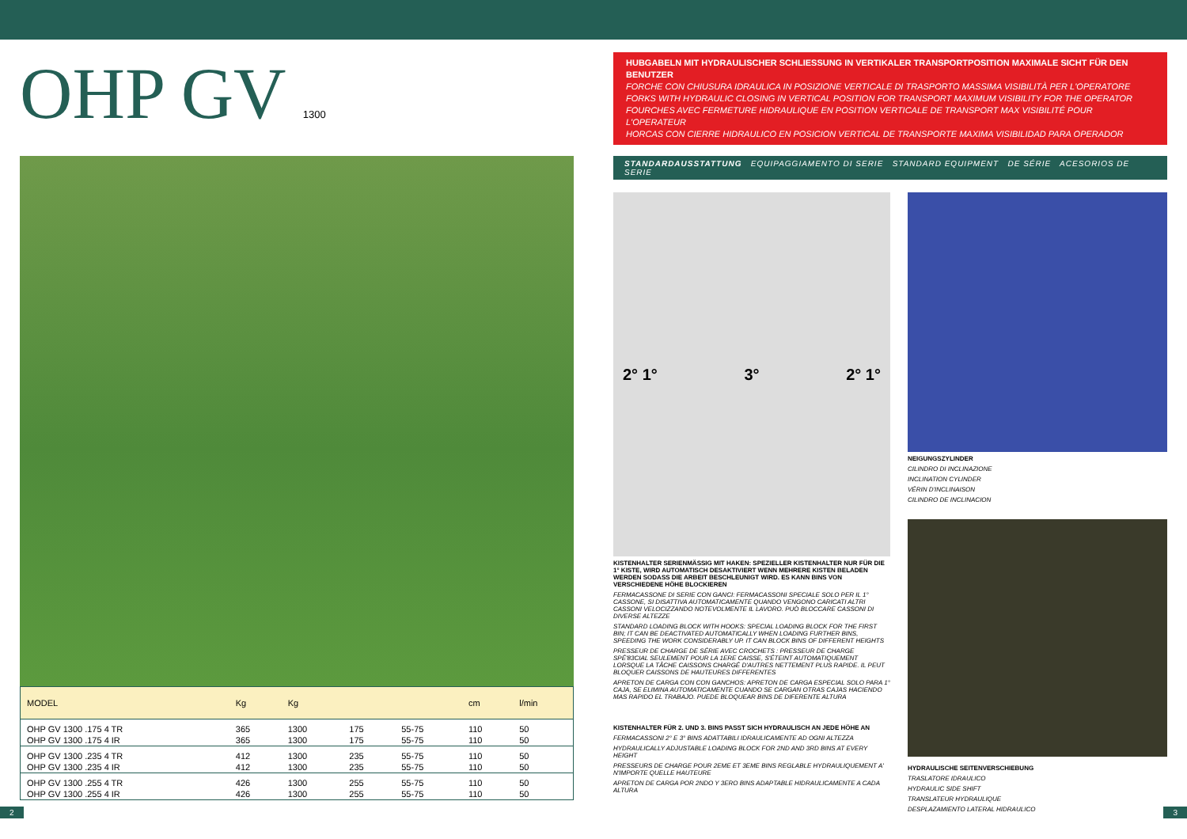OHP GV 1300
| MODEL | Kg | Kg | | | cm | l/min |
| --- | --- | --- | --- | --- | --- | --- |
| OHP GV 1300 .175 4 TR | 365 | 1300 | 175 | 55-75 | 110 | 50 |
| OHP GV 1300 .175 4 IR | 365 | 1300 | 175 | 55-75 | 110 | 50 |
| OHP GV 1300 .235 4 TR | 412 | 1300 | 235 | 55-75 | 110 | 50 |
| OHP GV 1300 .235 4 IR | 412 | 1300 | 235 | 55-75 | 110 | 50 |
| OHP GV 1300 .255 4 TR | 426 | 1300 | 255 | 55-75 | 110 | 50 |
| OHP GV 1300 .255 4 IR | 426 | 1300 | 255 | 55-75 | 110 | 50 |
HUBGABELN MIT HYDRAULISCHER SCHLIESSUNG IN VERTIKALER TRANSPORTPOSITION MAXIMALE SICHT FÜR DEN BENUTZER
FORCHE CON CHIUSURA IDRAULICA IN POSIZIONE VERTICALE DI TRASPORTO MASSIMA VISIBILITÀ PER L'OPERATORE
FORKS WITH HYDRAULIC CLOSING IN VERTICAL POSITION FOR TRANSPORT MAXIMUM VISIBILITY FOR THE OPERATOR
FOURCHES AVEC FERMETURE HIDRAULIQUE EN POSITION VERTICALE DE TRANSPORT MAX VISIBILITÉ POUR L'OPERATEUR
HORCAS CON CIERRE HIDRAULICO EN POSICION VERTICAL DE TRANSPORTE MAXIMA VISIBILIDAD PARA OPERADOR
STANDARDAUSSTATTUNG EQUIPAGGIAMENTO DI SERIE STANDARD EQUIPMENT DE SÉRIE ACESORIOS DE SERIE
2° 1° 3° 2° 1°
KISTENHALTER SERIENMÄSSIG MIT HAKEN: SPEZIELLER KISTENHALTER NUR FÜR DIE 1° KISTE, WIRD AUTOMATISCH DESAKTIVIERT WENN MEHRERE KISTEN BELADEN WERDEN SODASS DIE ARBEIT BESCHLEUNIGT WIRD. ES KANN BINS VON VERSCHIEDENE HÖHE BLOCKIEREN
FERMACASSONE DI SERIE CON GANCI: FERMACASSONI SPECIALE SOLO PER IL 1° CASSONE, SI DISATTIVA AUTOMATICAMENTE QUANDO VENGONO CARICATI ALTRI CASSONI VELOCIZZANDO NOTEVOLMENTE IL LAVORO. PUÒ BLOCCARE CASSONI DI DIVERSE ALTEZZE
STANDARD LOADING BLOCK WITH HOOKS: SPECIAL LOADING BLOCK FOR THE FIRST BIN; IT CAN BE DEACTIVATED AUTOMATICALLY WHEN LOADING FURTHER BINS, SPEEDING THE WORK CONSIDERABLY UP. IT CAN BLOCK BINS OF DIFFERENT HEIGHTS
PRESSEUR DE CHARGE DE SÉRIE AVEC CROCHETS : PRESSEUR DE CHARGE SPÉ'83CIAL SEULEMENT POUR LA 1ERE CAISSE, S'ÉTEINT AUTOMATIQUEMENT LORSQUE LA TÂCHE CAISSONS CHARGÉ D'AUTRES NETTEMENT PLUS RAPIDE. IL PEUT BLOQUER CAISSONS DE HAUTEURES DIFFERENTES
APRETON DE CARGA CON CON GANCHOS: APRETON DE CARGA ESPECIAL SOLO PARA 1° CAJA, SE ELIMINA AUTOMATICAMENTE CUANDO SE CARGAN OTRAS CAJAS HACIENDO MAS RAPIDO EL TRABAJO. PUEDE BLOQUEAR BINS DE DIFERENTE ALTURA
KISTENHALTER FÜR 2. UND 3. BINS PASST SICH HYDRAULISCH AN JEDE HÖHE AN
FERMACASSONI 2° E 3° BINS ADATTABILI IDRAULICAMENTE AD OGNI ALTEZZA
HYDRAULICALLY ADJUSTABLE LOADING BLOCK FOR 2ND AND 3RD BINS AT EVERY HEIGHT
PRESSEURS DE CHARGE POUR 2EME ET 3EME BINS REGLABLE HYDRAULIQUEMENT A' N'IMPORTE QUELLE HAUTEURE
APRETON DE CARGA POR 2NDO Y 3ERO BINS ADAPTABLE HIDRAULICAMENTE A CADA ALTURA
NEIGUNGSZYLINDER
CILINDRO DI INCLINAZIONE
INCLINATION CYLINDER
VÉRIN D'INCLINAISON
CILINDRO DE INCLINACION
HYDRAULISCHE SEITENVERSCHIEBUNG
TRASLATORE IDRAULICO
HYDRAULIC SIDE SHIFT
TRANSLATEUR HYDRAULIQUE
DESPLAZAMIENTO LATERAL HIDRAULICO
2 3